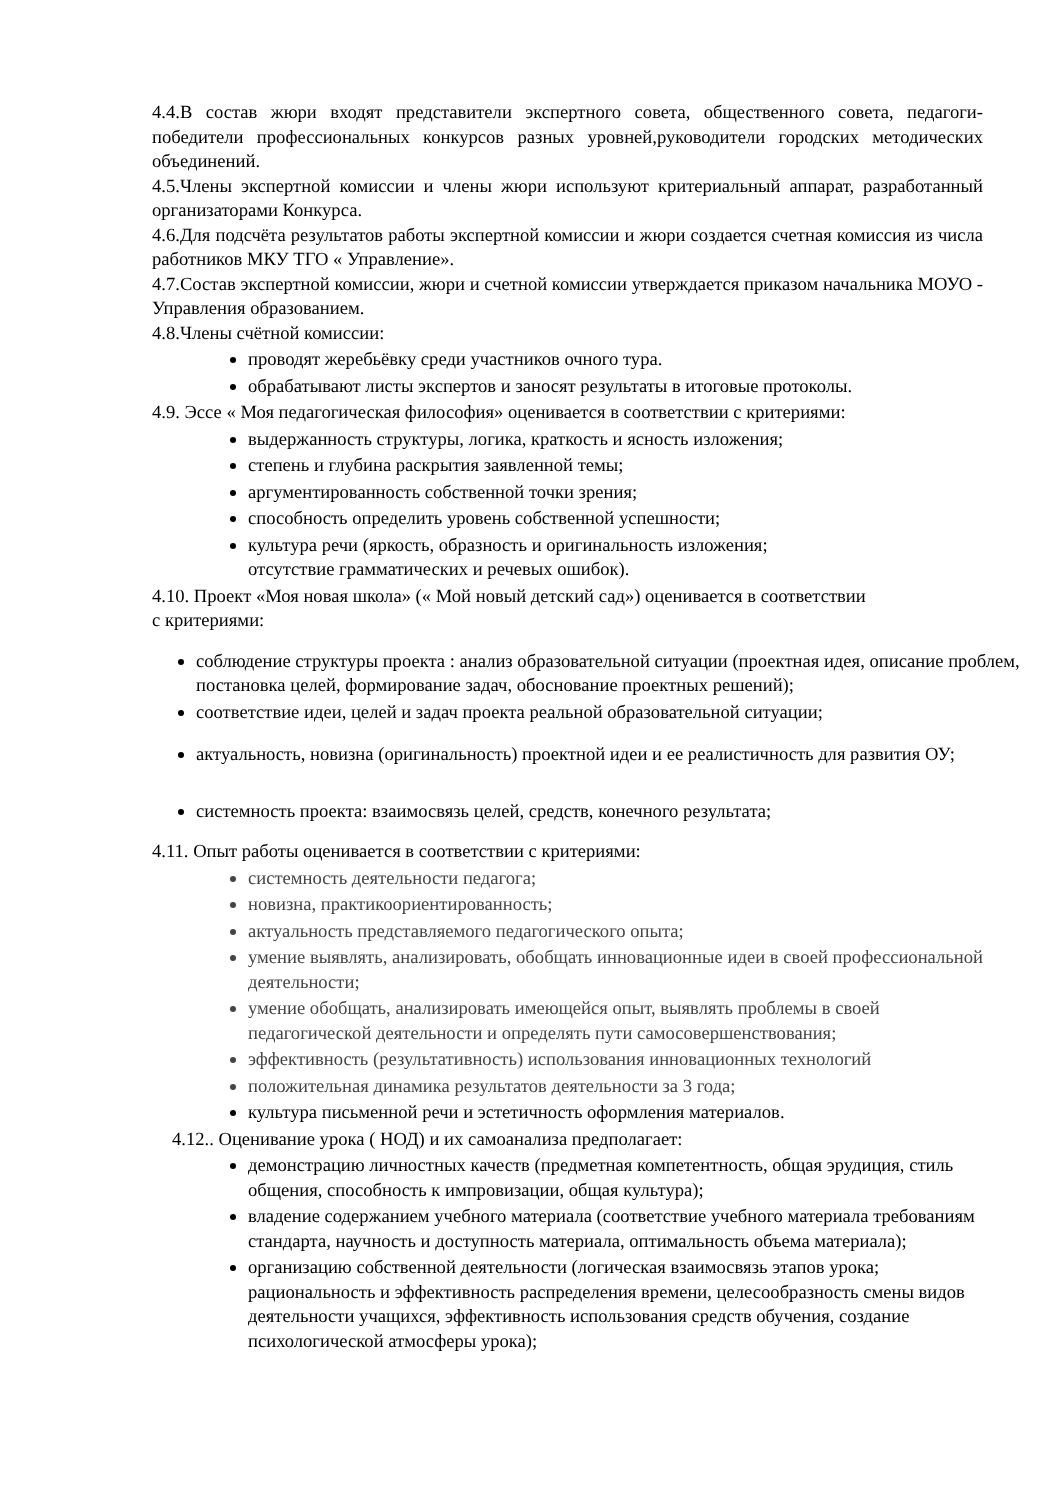4.4.В состав жюри входят представители экспертного совета, общественного совета, педагоги-победители профессиональных конкурсов разных уровней,руководители городских методических объединений.
4.5.Члены экспертной комиссии и члены жюри используют критериальный аппарат, разработанный организаторами Конкурса.
4.6.Для подсчёта результатов работы экспертной комиссии и жюри создается счетная комиссия из числа работников МКУ ТГО « Управление».
4.7.Состав экспертной комиссии, жюри и счетной комиссии утверждается приказом начальника МОУО - Управления образованием.
4.8.Члены счётной комиссии:
проводят жеребьёвку среди участников очного тура.
обрабатывают листы экспертов и заносят результаты в итоговые протоколы.
4.9. Эссе « Моя педагогическая философия» оценивается в соответствии с критериями:
выдержанность структуры, логика, краткость и ясность изложения;
степень и глубина раскрытия заявленной темы;
аргументированность собственной точки зрения;
способность определить уровень собственной успешности;
культура речи (яркость, образность и оригинальность изложения;
отсутствие грамматических и речевых ошибок).
4.10. Проект «Моя новая школа» (« Мой новый детский сад») оценивается в соответствии
с критериями:
соблюдение структуры проекта : анализ образовательной ситуации (проектная идея, описание проблем, постановка целей, формирование задач, обоснование проектных решений);
соответствие идеи, целей и задач проекта реальной образовательной ситуации;
актуальность, новизна (оригинальность) проектной идеи и ее реалистичность для развития ОУ;
системность проекта: взаимосвязь целей, средств, конечного результата;
4.11. Опыт работы оценивается в соответствии с критериями:
системность деятельности педагога;
новизна, практикоориентированность;
актуальность представляемого педагогического опыта;
умение выявлять, анализировать, обобщать инновационные идеи в своей профессиональной деятельности;
умение обобщать, анализировать имеющейся опыт, выявлять проблемы в своей педагогической деятельности и определять пути самосовершенствования;
эффективность (результативность) использования инновационных технологий
положительная динамика результатов деятельности за 3 года;
культура письменной речи и эстетичность оформления материалов.
4.12.. Оценивание урока ( НОД) и их самоанализа предполагает:
демонстрацию личностных качеств (предметная компетентность, общая эрудиция, стиль общения, способность к импровизации, общая культура);
владение содержанием учебного материала (соответствие учебного материала требованиям стандарта, научность и доступность материала, оптимальность объема материала);
организацию собственной деятельности (логическая взаимосвязь этапов урока; рациональность и эффективность распределения времени, целесообразность смены видов деятельности учащихся, эффективность использования средств обучения, создание психологической атмосферы урока);